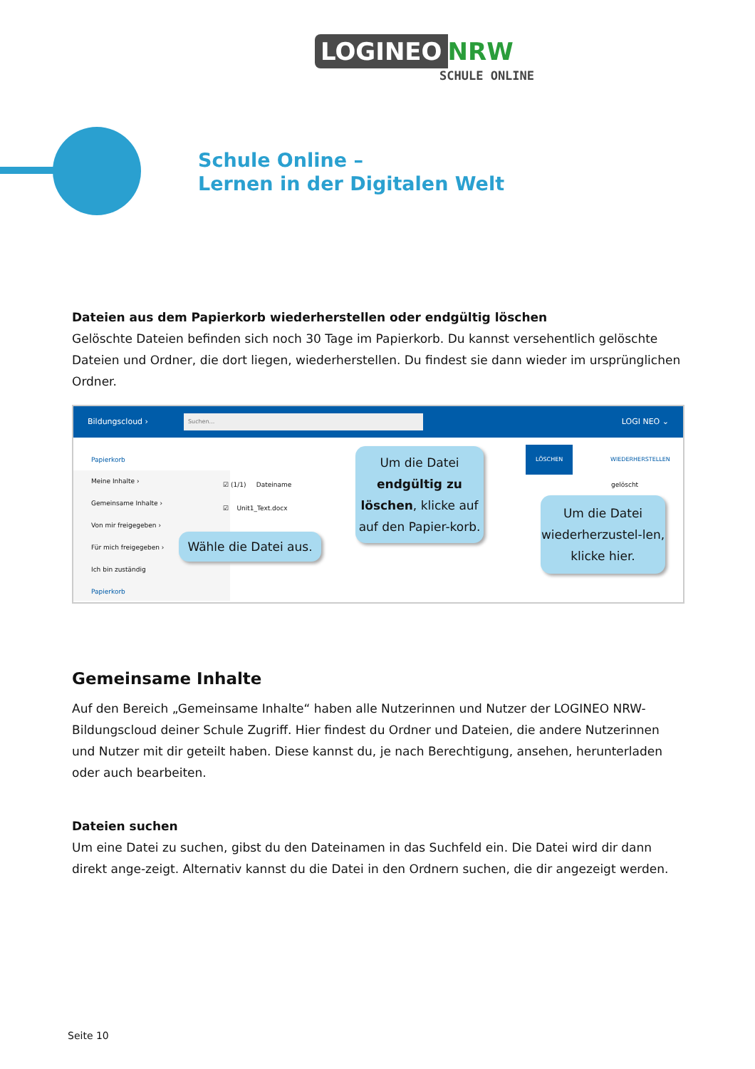LOGINEO NRW
SCHULE ONLINE
Schule Online –
Lernen in der Digitalen Welt
Dateien aus dem Papierkorb wiederherstellen oder endgültig löschen
Gelöschte Dateien befinden sich noch 30 Tage im Papierkorb. Du kannst versehentlich gelöschte Dateien und Ordner, die dort liegen, wiederherstellen. Du findest sie dann wieder im ursprünglichen Ordner.
Bildungscloud ›
Suchen...
LOGI NEO ⌄
Papierkorb
LÖSCHEN WIEDERHERSTELLEN
Meine Inhalte ›
Gemeinsame Inhalte ›
Von mir freigegeben ›
Für mich freigegeben ›
Ich bin zuständig
Papierkorb
☑ (1/1) Dateiname
☑ Unit1_Text.docx
gelöscht
Wähle die Datei aus.
Um die Datei endgültig zu löschen, klicke auf auf den Papier-korb.
Um die Datei wiederherzustel-len, klicke hier.
Gemeinsame Inhalte
Auf den Bereich „Gemeinsame Inhalte“ haben alle Nutzerinnen und Nutzer der LOGINEO NRW-Bildungscloud deiner Schule Zugriff. Hier findest du Ordner und Dateien, die andere Nutzerinnen und Nutzer mit dir geteilt haben. Diese kannst du, je nach Berechtigung, ansehen, herunterladen oder auch bearbeiten.
Dateien suchen
Um eine Datei zu suchen, gibst du den Dateinamen in das Suchfeld ein. Die Datei wird dir dann direkt ange-zeigt. Alternativ kannst du die Datei in den Ordnern suchen, die dir angezeigt werden.
Seite 10